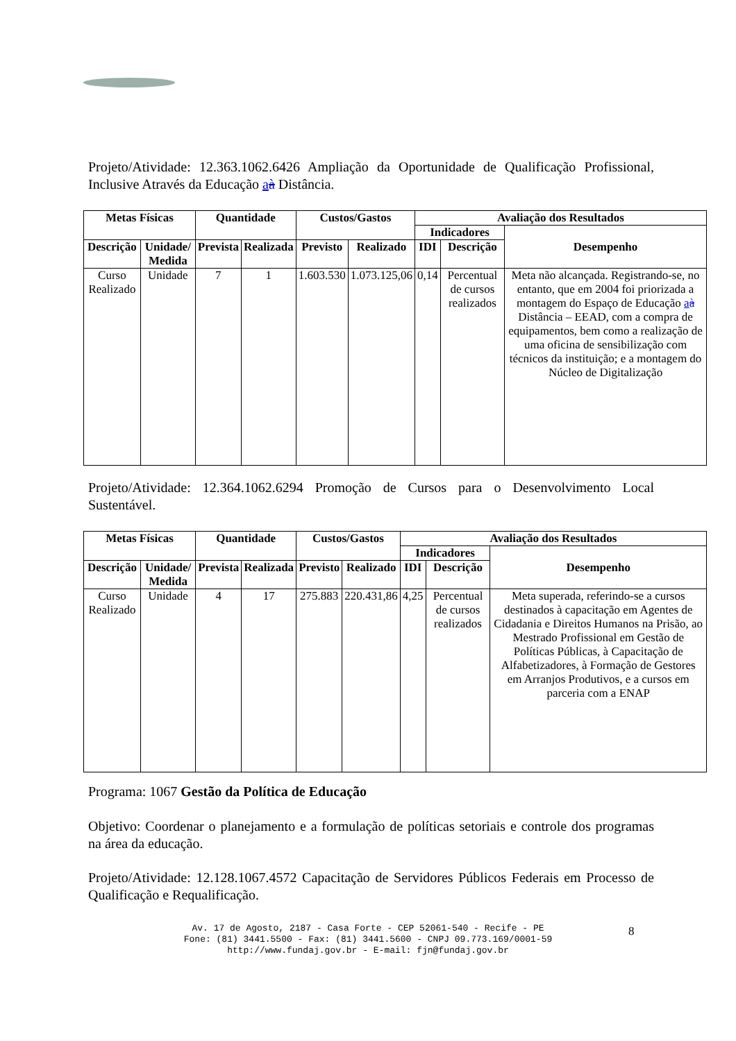Projeto/Atividade: 12.363.1062.6426 Ampliação da Oportunidade de Qualificação Profissional, Inclusive Através da Educação aà Distância.
| Metas Físicas | | Quantidade | | Custos/Gastos | | Avaliação dos Resultados | | |
| --- | --- | --- | --- | --- | --- | --- | --- | --- |
| | | | | | | Indicadores | | Desempenho |
| Descrição | Unidade/ Medida | Prevista | Realizada | Previsto | Realizado | IDI | Descrição | |
| Curso Realizado | Unidade | 7 | 1 | 1.603.530 | 1.073.125,06 | 0,14 | Percentual de cursos realizados | Meta não alcançada. Registrando-se, no entanto, que em 2004 foi priorizada a montagem do Espaço de Educação a à Distância – EEAD, com a compra de equipamentos, bem como a realização de uma oficina de sensibilização com técnicos da instituição; e a montagem do Núcleo de Digitalização |
Projeto/Atividade: 12.364.1062.6294 Promoção de Cursos para o Desenvolvimento Local Sustentável.
| Metas Físicas | | Quantidade | | Custos/Gastos | | Avaliação dos Resultados | | |
| --- | --- | --- | --- | --- | --- | --- | --- | --- |
| | | | | | | Indicadores | | Desempenho |
| Descrição | Unidade/ Medida | Prevista | Realizada | Previsto | Realizado | IDI | Descrição | |
| Curso Realizado | Unidade | 4 | 17 | 275.883 | 220.431,86 | 4,25 | Percentual de cursos realizados | Meta superada, referindo-se a cursos destinados à capacitação em Agentes de Cidadania e Direitos Humanos na Prisão, ao Mestrado Profissional em Gestão de Políticas Públicas, à Capacitação de Alfabetizadores, à Formação de Gestores em Arranjos Produtivos, e a cursos em parceria com a ENAP |
Programa: 1067 Gestão da Política de Educação
Objetivo: Coordenar o planejamento e a formulação de políticas setoriais e controle dos programas na área da educação.
Projeto/Atividade: 12.128.1067.4572 Capacitação de Servidores Públicos Federais em Processo de Qualificação e Requalificação.
Av. 17 de Agosto, 2187 - Casa Forte - CEP 52061-540 - Recife - PE
Fone: (81) 3441.5500 - Fax: (81) 3441.5600 - CNPJ 09.773.169/0001-59
http://www.fundaj.gov.br - E-mail: fjn@fundaj.gov.br
8